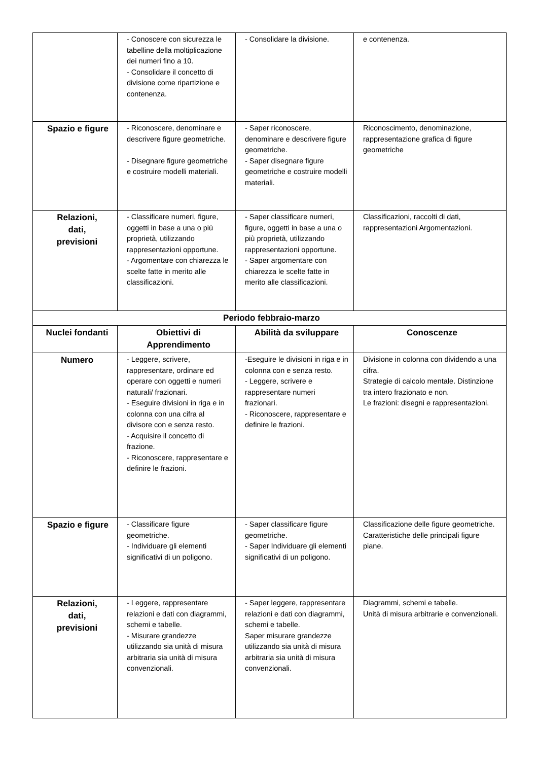| | - Conoscere con sicurezza le tabelline della moltiplicazione dei numeri fino a 10. - Consolidare il concetto di divisione come ripartizione e contenenza. | - Consolidare la divisione. | e contenenza. |
| Spazio e figure | - Riconoscere, denominare e descrivere figure geometriche. - Disegnare figure geometriche e costruire modelli materiali. | - Saper riconoscere, denominare e descrivere figure geometriche. - Saper disegnare figure geometriche e costruire modelli materiali. | Riconoscimento, denominazione, rappresentazione grafica di figure geometriche |
| Relazioni, dati, previsioni | - Classificare numeri, figure, oggetti in base a una o più proprietà, utilizzando rappresentazioni opportune. - Argomentare con chiarezza le scelte fatte in merito alle classificazioni. | - Saper classificare numeri, figure, oggetti in base a una o più proprietà, utilizzando rappresentazioni opportune. - Saper argomentare con chiarezza le scelte fatte in merito alle classificazioni. | Classificazioni, raccolti di dati, rappresentazioni Argomentazioni. |
| Periodo febbraio-marzo | | | |
| Nuclei fondanti | Obiettivi di Apprendimento | Abilità da sviluppare | Conoscenze |
| Numero | - Leggere, scrivere, rappresentare, ordinare ed operare con oggetti e numeri naturali/ frazionari. - Eseguire divisioni in riga e in colonna con una cifra al divisore con e senza resto. - Acquisire il concetto di frazione. - Riconoscere, rappresentare e definire le frazioni. | -Eseguire le divisioni in riga e in colonna con e senza resto. - Leggere, scrivere e rappresentare numeri frazionari. - Riconoscere, rappresentare e definire le frazioni. | Divisione in colonna con dividendo a una cifra. Strategie di calcolo mentale. Distinzione tra intero frazionato e non. Le frazioni: disegni e rappresentazioni. |
| Spazio e figure | - Classificare figure geometriche. - Individuare gli elementi significativi di un poligono. | - Saper classificare figure geometriche. - Saper Individuare gli elementi significativi di un poligono. | Classificazione delle figure geometriche. Caratteristiche delle principali figure piane. |
| Relazioni, dati, previsioni | - Leggere, rappresentare relazioni e dati con diagrammi, schemi e tabelle. - Misurare grandezze utilizzando sia unità di misura arbitraria sia unità di misura convenzionali. | - Saper leggere, rappresentare relazioni e dati con diagrammi, schemi e tabelle. Saper misurare grandezze utilizzando sia unità di misura arbitraria sia unità di misura convenzionali. | Diagrammi, schemi e tabelle. Unità di misura arbitrarie e convenzionali. |